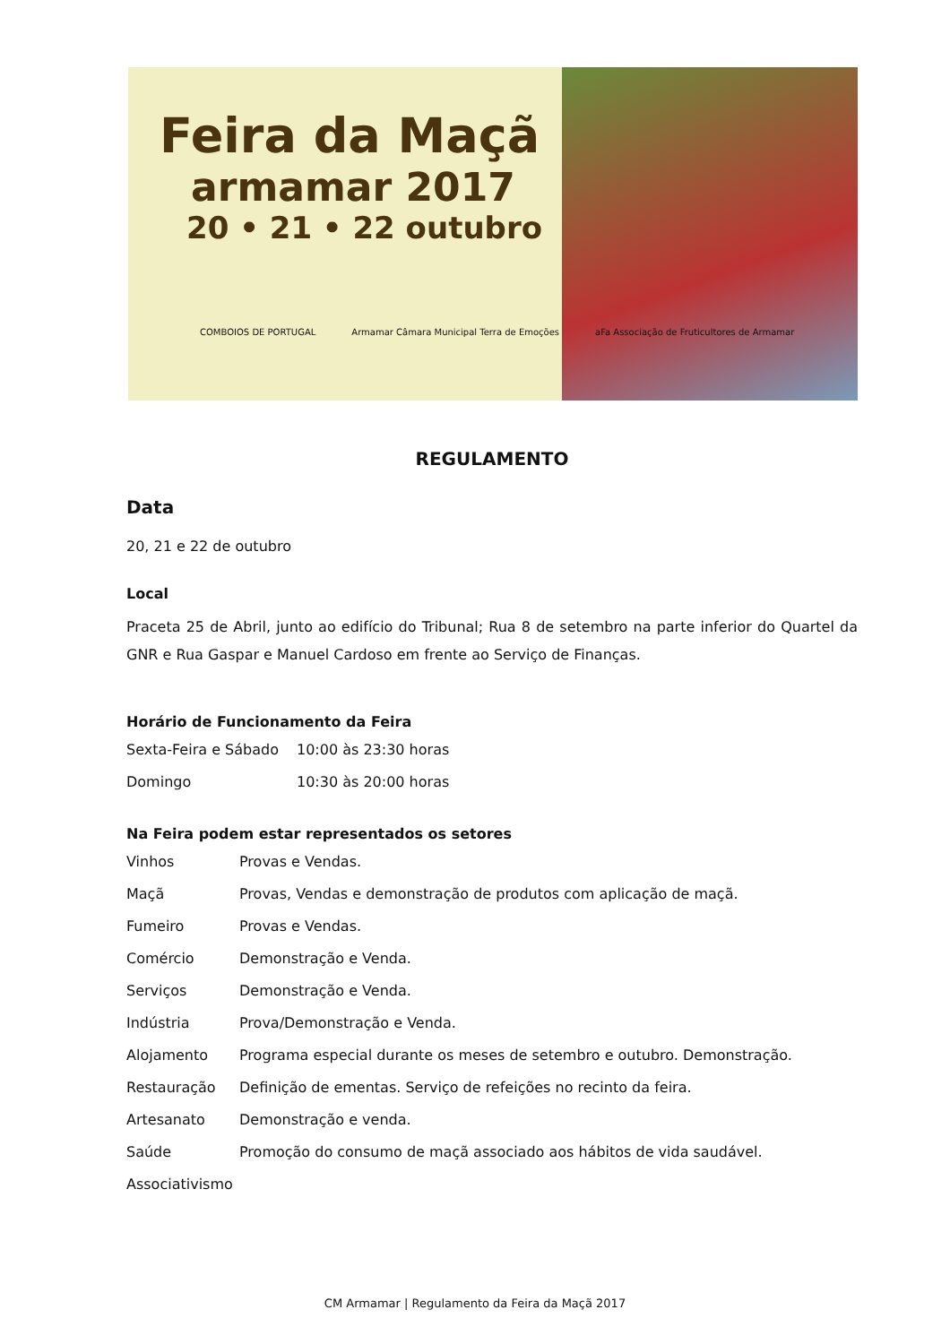Feira da Maçã
armamar 2017
20 • 21 • 22 outubro
COMBOIOS DE PORTUGAL Armamar Câmara Municipal Terra de Emoções aFa Associação de Fruticultores de Armamar
REGULAMENTO
Data
20, 21 e 22 de outubro
Local
Praceta 25 de Abril, junto ao edifício do Tribunal; Rua 8 de setembro na parte inferior do Quartel da GNR e Rua Gaspar e Manuel Cardoso em frente ao Serviço de Finanças.
Horário de Funcionamento da Feira
| Sexta-Feira e Sábado | 10:00 às 23:30 horas |
| Domingo | 10:30 às 20:00 horas |
Na Feira podem estar representados os setores
| Vinhos | Provas e Vendas. |
| Maçã | Provas, Vendas e demonstração de produtos com aplicação de maçã. |
| Fumeiro | Provas e Vendas. |
| Comércio | Demonstração e Venda. |
| Serviços | Demonstração e Venda. |
| Indústria | Prova/Demonstração e Venda. |
| Alojamento | Programa especial durante os meses de setembro e outubro. Demonstração. |
| Restauração | Definição de ementas. Serviço de refeições no recinto da feira. |
| Artesanato | Demonstração e venda. |
| Saúde | Promoção do consumo de maçã associado aos hábitos de vida saudável. |
| Associativismo | |
CM Armamar | Regulamento da Feira da Maçã 2017